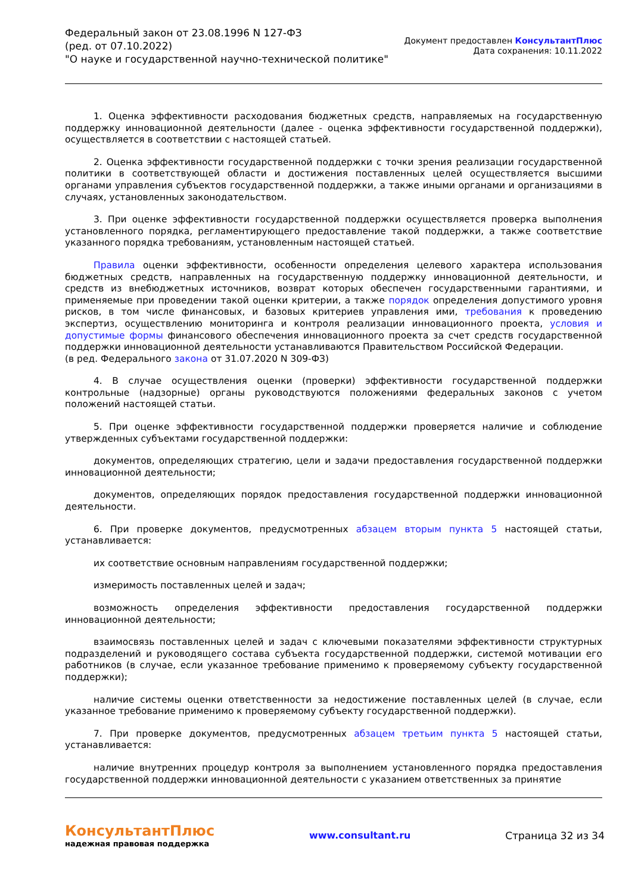Федеральный закон от 23.08.1996 N 127-ФЗ
(ред. от 07.10.2022)
"О науке и государственной научно-технической политике"
Документ предоставлен КонсультантПлюс
Дата сохранения: 10.11.2022
1. Оценка эффективности расходования бюджетных средств, направляемых на государственную поддержку инновационной деятельности (далее - оценка эффективности государственной поддержки), осуществляется в соответствии с настоящей статьей.
2. Оценка эффективности государственной поддержки с точки зрения реализации государственной политики в соответствующей области и достижения поставленных целей осуществляется высшими органами управления субъектов государственной поддержки, а также иными органами и организациями в случаях, установленных законодательством.
3. При оценке эффективности государственной поддержки осуществляется проверка выполнения установленного порядка, регламентирующего предоставление такой поддержки, а также соответствие указанного порядка требованиям, установленным настоящей статьей.
Правила оценки эффективности, особенности определения целевого характера использования бюджетных средств, направленных на государственную поддержку инновационной деятельности, и средств из внебюджетных источников, возврат которых обеспечен государственными гарантиями, и применяемые при проведении такой оценки критерии, а также порядок определения допустимого уровня рисков, в том числе финансовых, и базовых критериев управления ими, требования к проведению экспертиз, осуществлению мониторинга и контроля реализации инновационного проекта, условия и допустимые формы финансового обеспечения инновационного проекта за счет средств государственной поддержки инновационной деятельности устанавливаются Правительством Российской Федерации.
(в ред. Федерального закона от 31.07.2020 N 309-ФЗ)
4. В случае осуществления оценки (проверки) эффективности государственной поддержки контрольные (надзорные) органы руководствуются положениями федеральных законов с учетом положений настоящей статьи.
5. При оценке эффективности государственной поддержки проверяется наличие и соблюдение утвержденных субъектами государственной поддержки:
документов, определяющих стратегию, цели и задачи предоставления государственной поддержки инновационной деятельности;
документов, определяющих порядок предоставления государственной поддержки инновационной деятельности.
6. При проверке документов, предусмотренных абзацем вторым пункта 5 настоящей статьи, устанавливается:
их соответствие основным направлениям государственной поддержки;
измеримость поставленных целей и задач;
возможность определения эффективности предоставления государственной поддержки инновационной деятельности;
взаимосвязь поставленных целей и задач с ключевыми показателями эффективности структурных подразделений и руководящего состава субъекта государственной поддержки, системой мотивации его работников (в случае, если указанное требование применимо к проверяемому субъекту государственной поддержки);
наличие системы оценки ответственности за недостижение поставленных целей (в случае, если указанное требование применимо к проверяемому субъекту государственной поддержки).
7. При проверке документов, предусмотренных абзацем третьим пункта 5 настоящей статьи, устанавливается:
наличие внутренних процедур контроля за выполнением установленного порядка предоставления государственной поддержки инновационной деятельности с указанием ответственных за принятие
КонсультантПлюс
надежная правовая поддержка
www.consultant.ru Страница 32 из 34